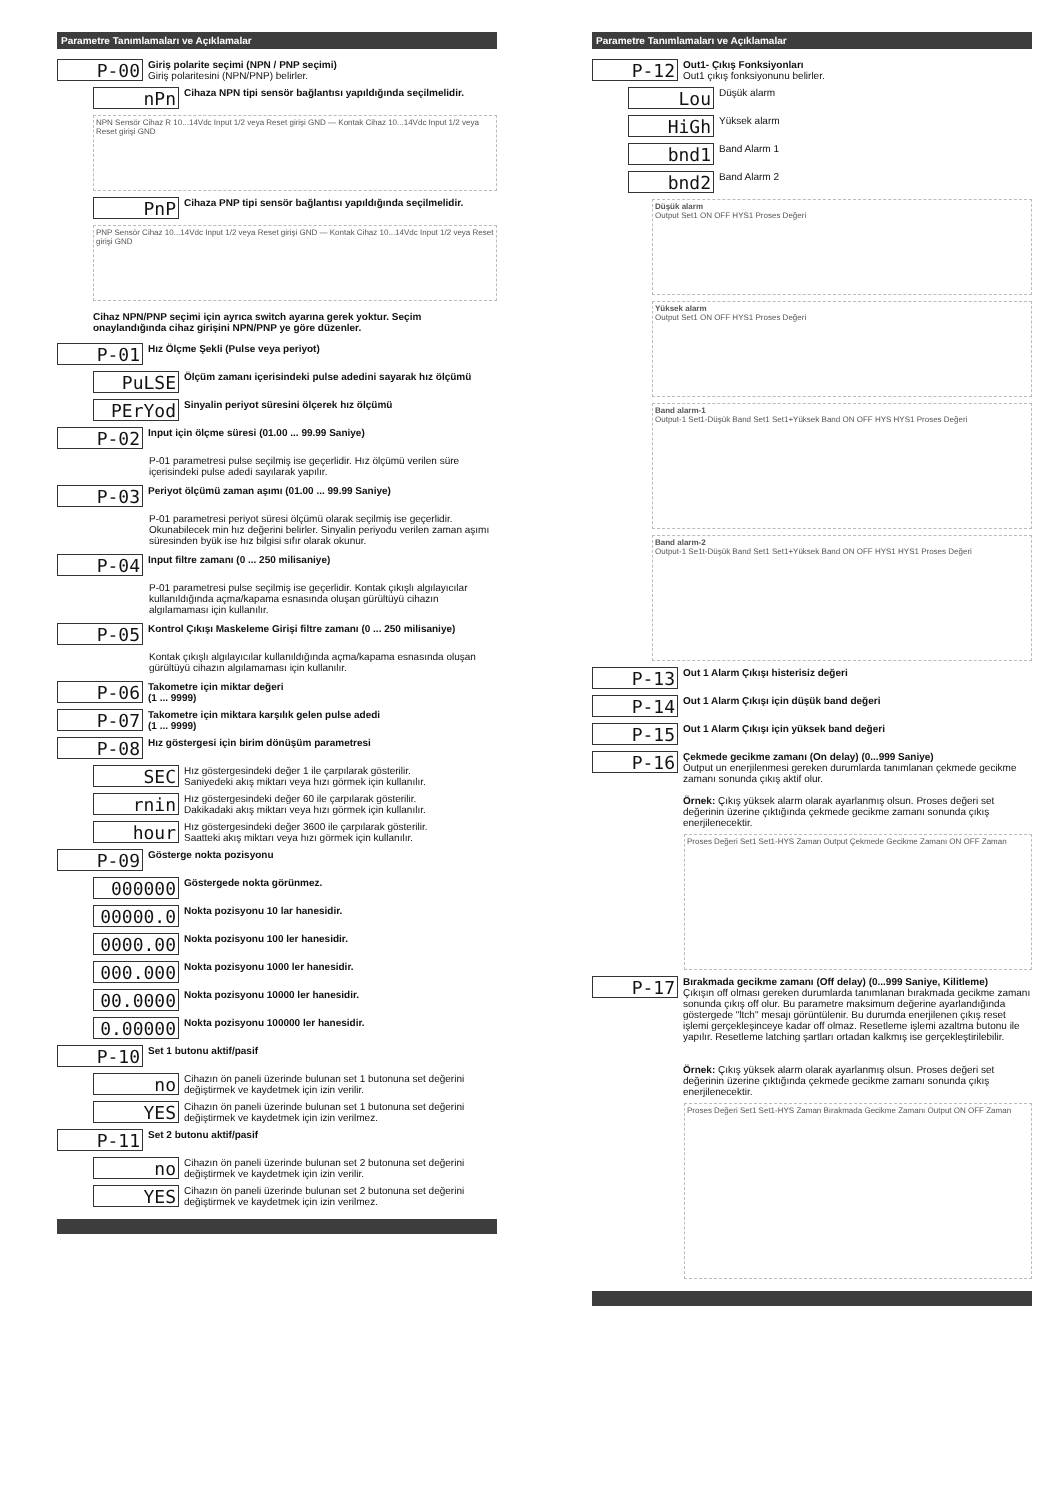Parametre Tanımlamaları ve Açıklamalar
P-00
Giriş polarite seçimi (NPN / PNP seçimi)
Giriş polaritesini (NPN/PNP) belirler.
nPn
Cihaza NPN tipi sensör bağlantısı yapıldığında seçilmelidir.
NPN Sensör Cihaz R 10...14Vdc Input 1/2 veya Reset girişi GND — Kontak Cihaz 10...14Vdc Input 1/2 veya Reset girişi GND
PnP
Cihaza PNP tipi sensör bağlantısı yapıldığında seçilmelidir.
PNP Sensör Cihaz 10...14Vdc Input 1/2 veya Reset girişi GND — Kontak Cihaz 10...14Vdc Input 1/2 veya Reset girişi GND
Cihaz NPN/PNP seçimi için ayrıca switch ayarına gerek yoktur. Seçim onaylandığında cihaz girişini NPN/PNP ye göre düzenler.
P-01
Hız Ölçme Şekli (Pulse veya periyot)
PuLSE
Ölçüm zamanı içerisindeki pulse adedini sayarak hız ölçümü
PErYod
Sinyalin periyot süresini ölçerek hız ölçümü
P-02
Input için ölçme süresi (01.00 ... 99.99 Saniye)
P-01 parametresi pulse seçilmiş ise geçerlidir. Hız ölçümü verilen süre içerisindeki pulse adedi sayılarak yapılır.
P-03
Periyot ölçümü zaman aşımı (01.00 ... 99.99 Saniye)
P-01 parametresi periyot süresi ölçümü olarak seçilmiş ise geçerlidir. Okunabilecek min hız değerini belirler. Sinyalin periyodu verilen zaman aşımı süresinden byük ise hız bilgisi sıfır olarak okunur.
P-04
Input filtre zamanı (0 ... 250 milisaniye)
P-01 parametresi pulse seçilmiş ise geçerlidir. Kontak çıkışlı algılayıcılar kullanıldığında açma/kapama esnasında oluşan gürültüyü cihazın algılamaması için kullanılır.
P-05
Kontrol Çıkışı Maskeleme Girişi filtre zamanı (0 ... 250 milisaniye)
Kontak çıkışlı algılayıcılar kullanıldığında açma/kapama esnasında oluşan gürültüyü cihazın algılamaması için kullanılır.
P-06
Takometre için miktar değeri
(1 ... 9999)
P-07
Takometre için miktara karşılık gelen pulse adedi
(1 ... 9999)
P-08
Hız göstergesi için birim dönüşüm parametresi
SEC
Hız göstergesindeki değer 1 ile çarpılarak gösterilir.
Saniyedeki akış miktarı veya hızı görmek için kullanılır.
rnin
Hız göstergesindeki değer 60 ile çarpılarak gösterilir.
Dakikadaki akış miktarı veya hızı görmek için kullanılır.
hour
Hız göstergesindeki değer 3600 ile çarpılarak gösterilir.
Saatteki akış miktarı veya hızı görmek için kullanılır.
P-09
Gösterge nokta pozisyonu
000000
Göstergede nokta görünmez.
00000.0
Nokta pozisyonu 10 lar hanesidir.
0000.00
Nokta pozisyonu 100 ler hanesidir.
000.000
Nokta pozisyonu 1000 ler hanesidir.
00.0000
Nokta pozisyonu 10000 ler hanesidir.
0.00000
Nokta pozisyonu 100000 ler hanesidir.
P-10
Set 1 butonu aktif/pasif
no
Cihazın ön paneli üzerinde bulunan set 1 butonuna set değerini değiştirmek ve kaydetmek için izin verilir.
YES
Cihazın ön paneli üzerinde bulunan set 1 butonuna set değerini değiştirmek ve kaydetmek için izin verilmez.
P-11
Set 2 butonu aktif/pasif
no
Cihazın ön paneli üzerinde bulunan set 2 butonuna set değerini değiştirmek ve kaydetmek için izin verilir.
YES
Cihazın ön paneli üzerinde bulunan set 2 butonuna set değerini değiştirmek ve kaydetmek için izin verilmez.
Parametre Tanımlamaları ve Açıklamalar
P-12
Out1- Çıkış Fonksiyonları
Out1 çıkış fonksiyonunu belirler.
Lou
Düşük alarm
HiGh
Yüksek alarm
bnd1
Band Alarm 1
bnd2
Band Alarm 2
Düşük alarm
Output Set1 ON OFF HYS1 Proses Değeri
Yüksek alarm
Output Set1 ON OFF HYS1 Proses Değeri
Band alarm-1
Output-1 Set1-Düşük Band Set1 Set1+Yüksek Band ON OFF HYS HYS1 Proses Değeri
Band alarm-2
Output-1 Se1t-Düşük Band Set1 Set1+Yüksek Band ON OFF HYS1 HYS1 Proses Değeri
P-13
Out 1 Alarm Çıkışı histerisiz değeri
P-14
Out 1 Alarm Çıkışı için düşük band değeri
P-15
Out 1 Alarm Çıkışı için yüksek band değeri
P-16
Çekmede gecikme zamanı (On delay) (0...999 Saniye)
Output un enerjilenmesi gereken durumlarda tanımlanan çekmede gecikme zamanı sonunda çıkış aktif olur.
Örnek: Çıkış yüksek alarm olarak ayarlanmış olsun. Proses değeri set değerinin üzerine çıktığında çekmede gecikme zamanı sonunda çıkış enerjilenecektir.
Proses Değeri Set1 Set1-HYS Zaman Output Çekmede Gecikme Zamanı ON OFF Zaman
P-17
Bırakmada gecikme zamanı (Off delay) (0...999 Saniye, Kilitleme)
Çıkışın off olması gereken durumlarda tanımlanan bırakmada gecikme zamanı sonunda çıkış off olur. Bu parametre maksimum değerine ayarlandığında göstergede "ltch" mesajı görüntülenir. Bu durumda enerjilenen çıkış reset işlemi gerçekleşinceye kadar off olmaz. Resetleme işlemi azaltma butonu ile yapılır. Resetleme latching şartları ortadan kalkmış ise gerçekleştirilebilir.
Örnek: Çıkış yüksek alarm olarak ayarlanmış olsun. Proses değeri set değerinin üzerine çıktığında çekmede gecikme zamanı sonunda çıkış enerjilenecektir.
Proses Değeri Set1 Set1-HYS Zaman Bırakmada Gecikme Zamanı Output ON OFF Zaman